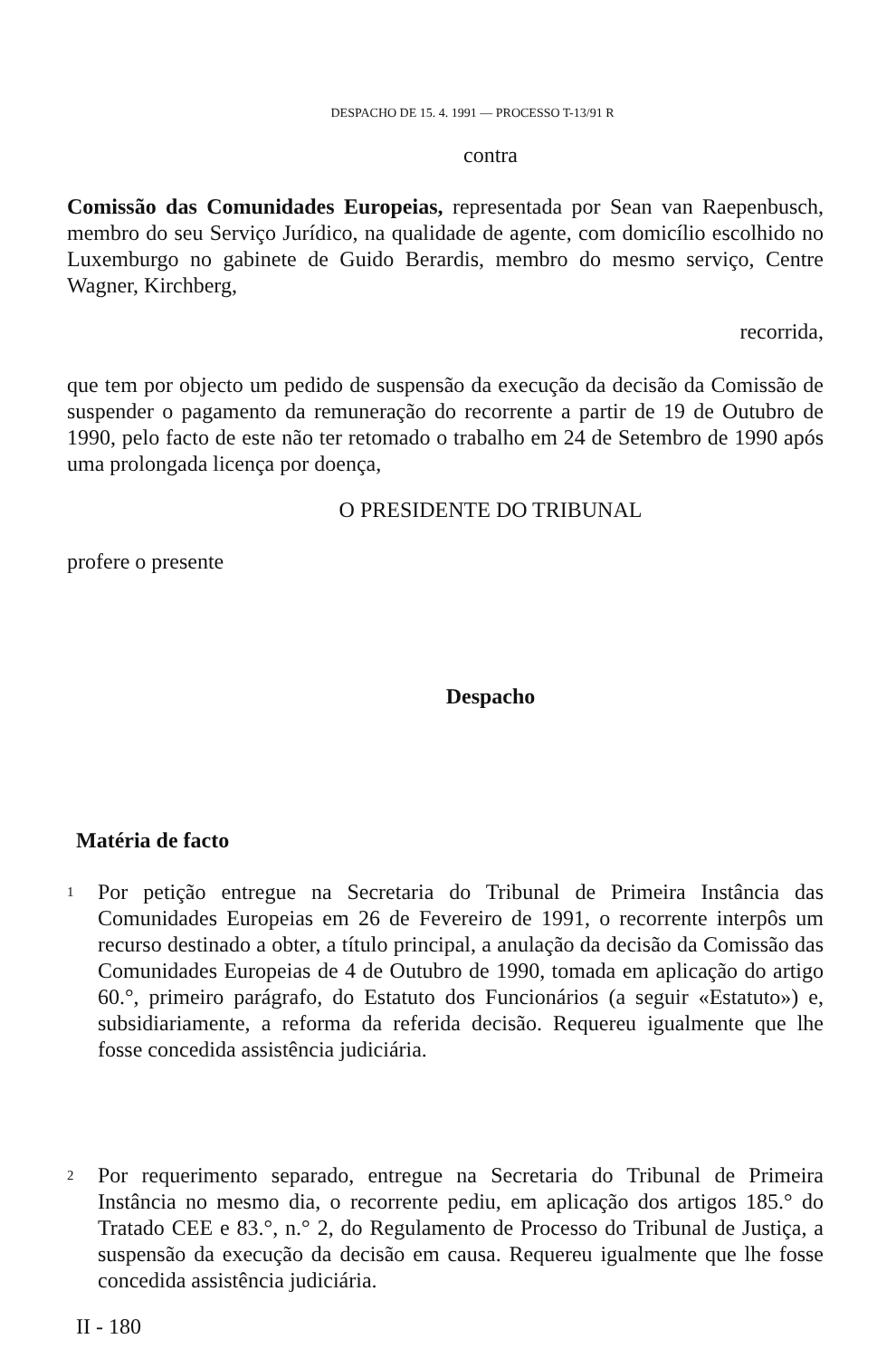DESPACHO DE 15. 4. 1991 — PROCESSO T-13/91 R
contra
Comissão das Comunidades Europeias, representada por Sean van Raepenbusch, membro do seu Serviço Jurídico, na qualidade de agente, com domicílio escolhido no Luxemburgo no gabinete de Guido Berardis, membro do mesmo serviço, Centre Wagner, Kirchberg,
recorrida,
que tem por objecto um pedido de suspensão da execução da decisão da Comissão de suspender o pagamento da remuneração do recorrente a partir de 19 de Outubro de 1990, pelo facto de este não ter retomado o trabalho em 24 de Setembro de 1990 após uma prolongada licença por doença,
O PRESIDENTE DO TRIBUNAL
profere o presente
Despacho
Matéria de facto
1
Por petição entregue na Secretaria do Tribunal de Primeira Instância das Comunidades Europeias em 26 de Fevereiro de 1991, o recorrente interpôs um recurso destinado a obter, a título principal, a anulação da decisão da Comissão das Comunidades Europeias de 4 de Outubro de 1990, tomada em aplicação do artigo 60.°, primeiro parágrafo, do Estatuto dos Funcionários (a seguir «Estatuto») e, subsidiariamente, a reforma da referida decisão. Requereu igualmente que lhe fosse concedida assistência judiciária.
2
Por requerimento separado, entregue na Secretaria do Tribunal de Primeira Instância no mesmo dia, o recorrente pediu, em aplicação dos artigos 185.° do Tratado CEE e 83.°, n.° 2, do Regulamento de Processo do Tribunal de Justiça, a suspensão da execução da decisão em causa. Requereu igualmente que lhe fosse concedida assistência judiciária.
II - 180